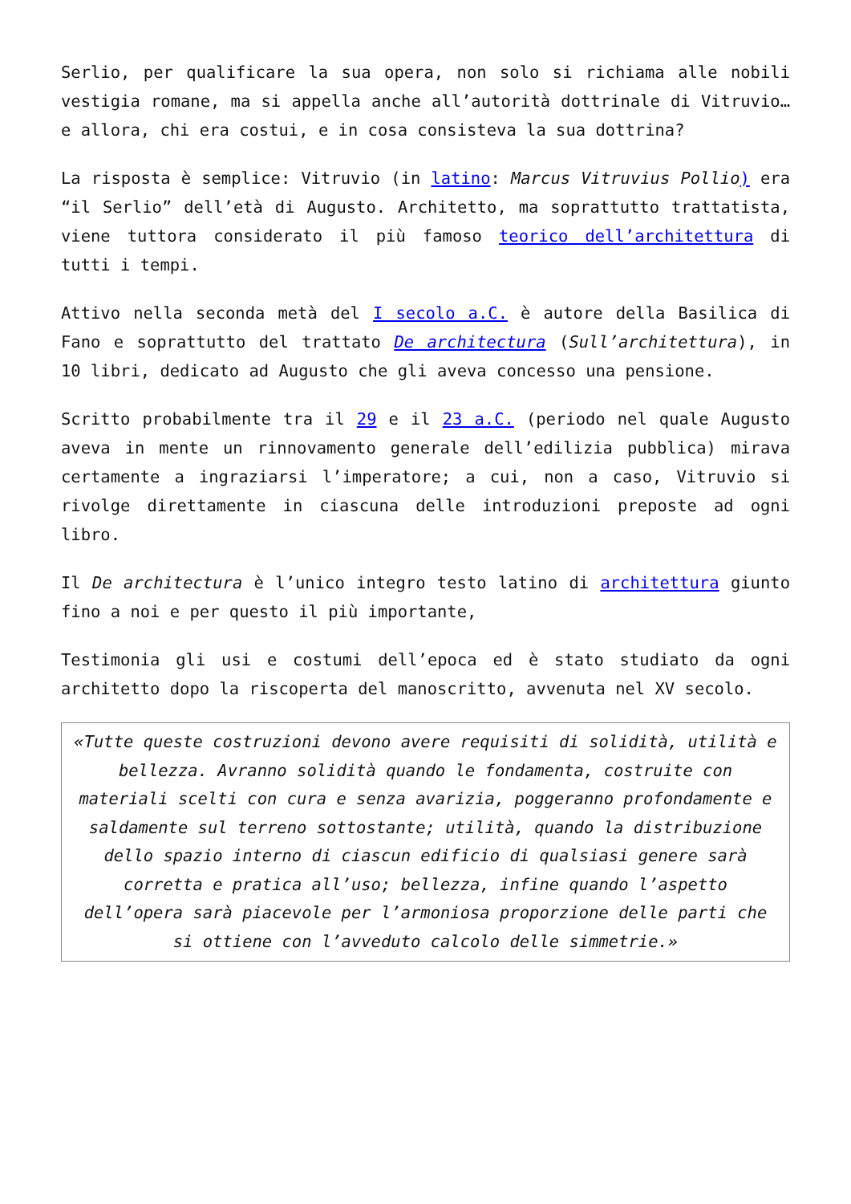Serlio, per qualificare la sua opera, non solo si richiama alle nobili vestigia romane, ma si appella anche all’autorità dottrinale di Vitruvio… e allora, chi era costui, e in cosa consisteva la sua dottrina?
La risposta è semplice: Vitruvio (in latino: Marcus Vitruvius Pollio) era “il Serlio” dell’età di Augusto. Architetto, ma soprattutto trattatista, viene tuttora considerato il più famoso teorico dell’architettura di tutti i tempi.
Attivo nella seconda metà del I secolo a.C. è autore della Basilica di Fano e soprattutto del trattato De architectura (Sull’architettura), in 10 libri, dedicato ad Augusto che gli aveva concesso una pensione.
Scritto probabilmente tra il 29 e il 23 a.C. (periodo nel quale Augusto aveva in mente un rinnovamento generale dell’edilizia pubblica) mirava certamente a ingraziarsi l’imperatore; a cui, non a caso, Vitruvio si rivolge direttamente in ciascuna delle introduzioni preposte ad ogni libro.
Il De architectura è l’unico integro testo latino di architettura giunto fino a noi e per questo il più importante,
Testimonia gli usi e costumi dell’epoca ed è stato studiato da ogni architetto dopo la riscoperta del manoscritto, avvenuta nel XV secolo.
«Tutte queste costruzioni devono avere requisiti di solidità, utilità e bellezza. Avranno solidità quando le fondamenta, costruite con materiali scelti con cura e senza avarizia, poggeranno profondamente e saldamente sul terreno sottostante; utilità, quando la distribuzione dello spazio interno di ciascun edificio di qualsiasi genere sarà corretta e pratica all’uso; bellezza, infine quando l’aspetto dell’opera sarà piacevole per l’armoniosa proporzione delle parti che si ottiene con l’avveduto calcolo delle simmetrie.»